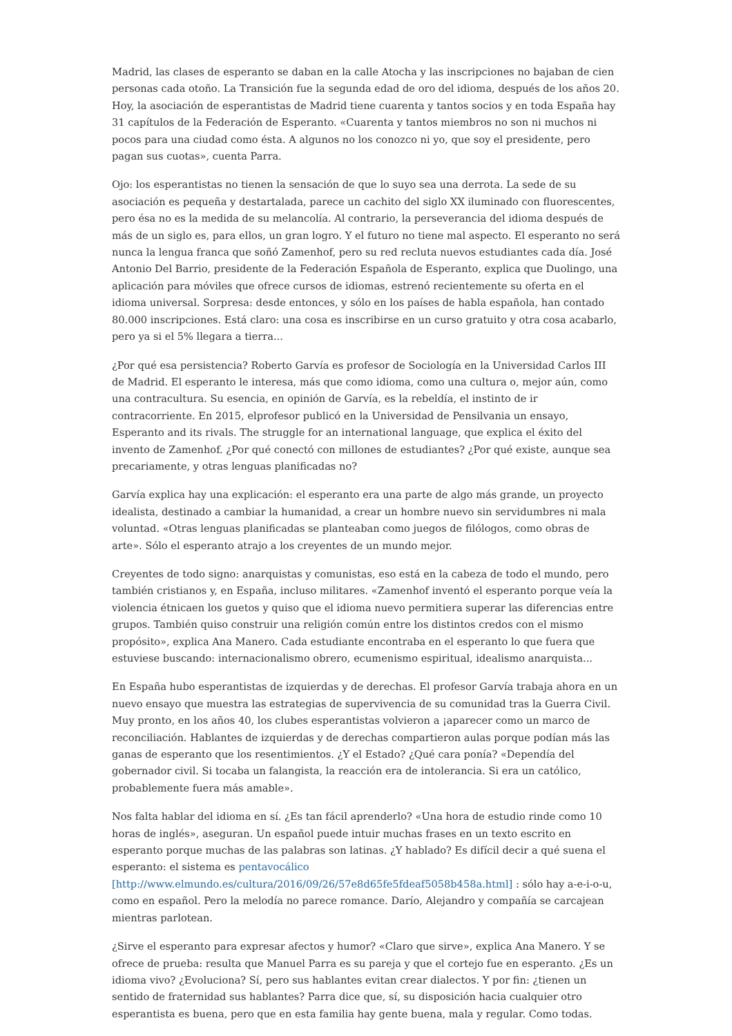Madrid, las clases de esperanto se daban en la calle Atocha y las inscripciones no bajaban de cien personas cada otoño. La Transición fue la segunda edad de oro del idioma, después de los años 20. Hoy, la asociación de esperantistas de Madrid tiene cuarenta y tantos socios y en toda España hay 31 capítulos de la Federación de Esperanto. «Cuarenta y tantos miembros no son ni muchos ni pocos para una ciudad como ésta. A algunos no los conozco ni yo, que soy el presidente, pero pagan sus cuotas», cuenta Parra.
Ojo: los esperantistas no tienen la sensación de que lo suyo sea una derrota. La sede de su asociación es pequeña y destartalada, parece un cachito del siglo XX iluminado con fluorescentes, pero ésa no es la medida de su melancolía. Al contrario, la perseverancia del idioma después de más de un siglo es, para ellos, un gran logro. Y el futuro no tiene mal aspecto. El esperanto no será nunca la lengua franca que soñó Zamenhof, pero su red recluta nuevos estudiantes cada día. José Antonio Del Barrio, presidente de la Federación Española de Esperanto, explica que Duolingo, una aplicación para móviles que ofrece cursos de idiomas, estrenó recientemente su oferta en el idioma universal. Sorpresa: desde entonces, y sólo en los países de habla española, han contado 80.000 inscripciones. Está claro: una cosa es inscribirse en un curso gratuito y otra cosa acabarlo, pero ya si el 5% llegara a tierra...
¿Por qué esa persistencia? Roberto Garvía es profesor de Sociología en la Universidad Carlos III de Madrid. El esperanto le interesa, más que como idioma, como una cultura o, mejor aún, como una contracultura. Su esencia, en opinión de Garvía, es la rebeldía, el instinto de ir contracorriente. En 2015, elprofesor publicó en la Universidad de Pensilvania un ensayo, Esperanto and its rivals. The struggle for an international language, que explica el éxito del invento de Zamenhof. ¿Por qué conectó con millones de estudiantes? ¿Por qué existe, aunque sea precariamente, y otras lenguas planificadas no?
Garvía explica hay una explicación: el esperanto era una parte de algo más grande, un proyecto idealista, destinado a cambiar la humanidad, a crear un hombre nuevo sin servidumbres ni mala voluntad. «Otras lenguas planificadas se planteaban como juegos de filólogos, como obras de arte». Sólo el esperanto atrajo a los creyentes de un mundo mejor.
Creyentes de todo signo: anarquistas y comunistas, eso está en la cabeza de todo el mundo, pero también cristianos y, en España, incluso militares. «Zamenhof inventó el esperanto porque veía la violencia étnicaen los guetos y quiso que el idioma nuevo permitiera superar las diferencias entre grupos. También quiso construir una religión común entre los distintos credos con el mismo propósito», explica Ana Manero. Cada estudiante encontraba en el esperanto lo que fuera que estuviese buscando: internacionalismo obrero, ecumenismo espiritual, idealismo anarquista...
En España hubo esperantistas de izquierdas y de derechas. El profesor Garvía trabaja ahora en un nuevo ensayo que muestra las estrategias de supervivencia de su comunidad tras la Guerra Civil. Muy pronto, en los años 40, los clubes esperantistas volvieron a ¡aparecer como un marco de reconciliación. Hablantes de izquierdas y de derechas compartieron aulas porque podían más las ganas de esperanto que los resentimientos. ¿Y el Estado? ¿Qué cara ponía? «Dependía del gobernador civil. Si tocaba un falangista, la reacción era de intolerancia. Si era un católico, probablemente fuera más amable».
Nos falta hablar del idioma en sí. ¿Es tan fácil aprenderlo? «Una hora de estudio rinde como 10 horas de inglés», aseguran. Un español puede intuir muchas frases en un texto escrito en esperanto porque muchas de las palabras son latinas. ¿Y hablado? Es difícil decir a qué suena el esperanto: el sistema es pentavocálico [http://www.elmundo.es/cultura/2016/09/26/57e8d65fe5fdeaf5058b458a.html] : sólo hay a-e-i-o-u, como en español. Pero la melodía no parece romance. Darío, Alejandro y compañía se carcajean mientras parlotean.
¿Sirve el esperanto para expresar afectos y humor? «Claro que sirve», explica Ana Manero. Y se ofrece de prueba: resulta que Manuel Parra es su pareja y que el cortejo fue en esperanto. ¿Es un idioma vivo? ¿Evoluciona? Sí, pero sus hablantes evitan crear dialectos. Y por fin: ¿tienen un sentido de fraternidad sus hablantes? Parra dice que, sí, su disposición hacia cualquier otro esperantista es buena, pero que en esta familia hay gente buena, mala y regular. Como todas.